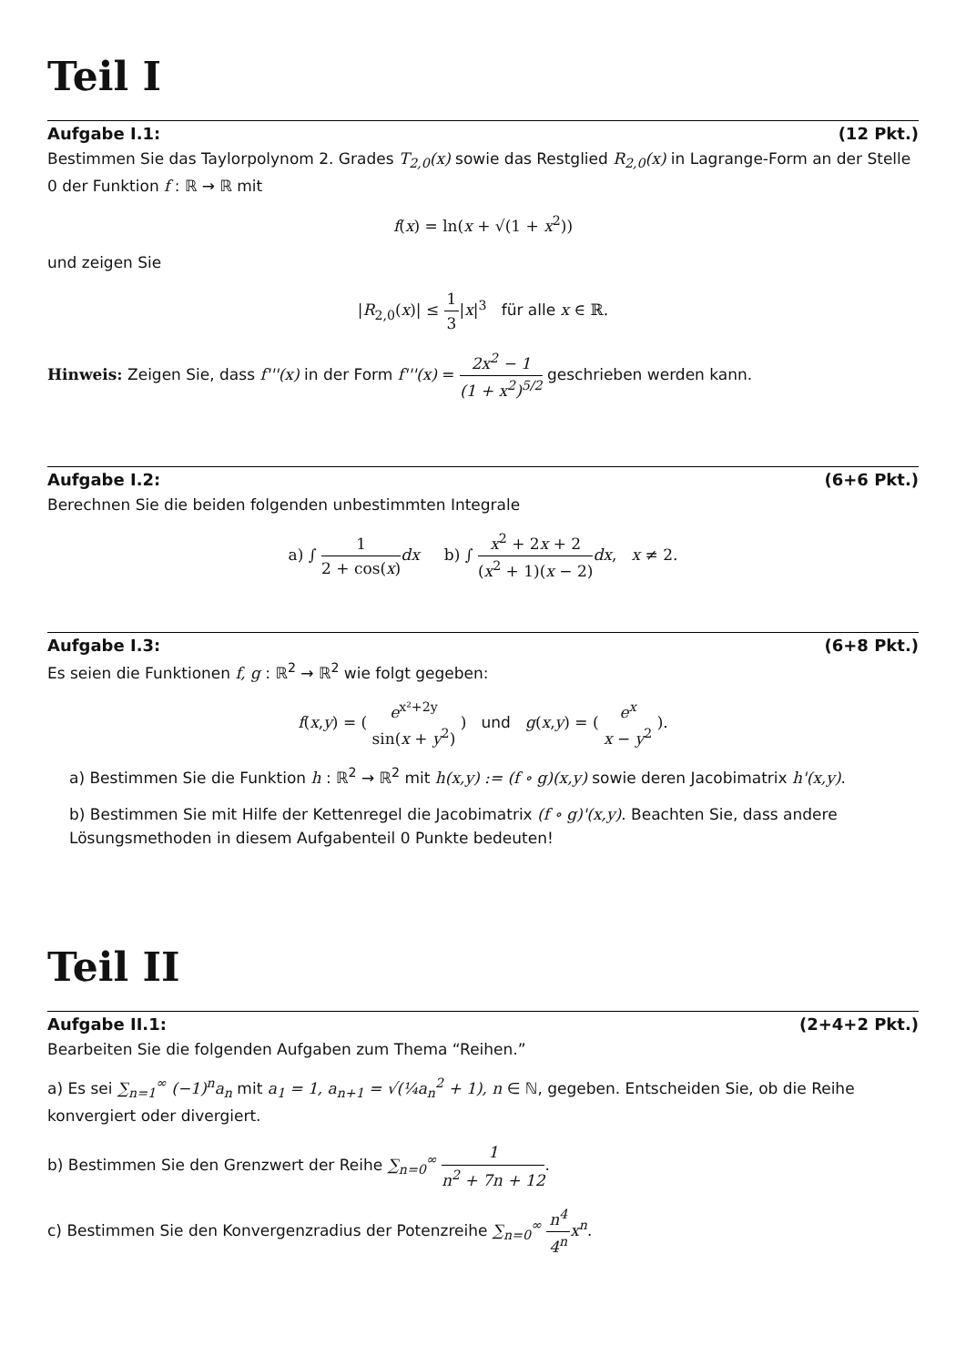Teil I
Aufgabe I.1: (12 Pkt.)
Bestimmen Sie das Taylorpolynom 2. Grades T<sub>2,0</sub>(x) sowie das Restglied R<sub>2,0</sub>(x) in Lagrange-Form an der Stelle 0 der Funktion f : ℝ → ℝ mit
f(x) = ln(x + √(1 + x<sup>2</sup>))
und zeigen Sie
|R<sub>2,0</sub>(x)| ≤ 1 3|x|<sup>3</sup> für alle x ∈ ℝ.
Hinweis: Zeigen Sie, dass f'''(x) in der Form f'''(x) = 2x<sup>2</sup> − 1 (1 + x<sup>2</sup>)<sup>5/2</sup> geschrieben werden kann.
Aufgabe I.2: (6+6 Pkt.)
Berechnen Sie die beiden folgenden unbestimmten Integrale
a) ∫ 1 2 + cos(x) dx b) ∫ x<sup>2</sup> + 2x + 2 (x<sup>2</sup> + 1)(x − 2) dx, x ≠ 2.
Aufgabe I.3: (6+8 Pkt.)
Es seien die Funktionen f, g : ℝ<sup>2</sup> → ℝ<sup>2</sup> wie folgt gegeben:
f(x,y) = ( e<sup>x²+2y</sup> sin(x + y<sup>2</sup>) ) und g(x,y) = ( e<sup>x</sup> x − y<sup>2</sup> ).
a) Bestimmen Sie die Funktion h : ℝ<sup>2</sup> → ℝ<sup>2</sup> mit h(x,y) := (f ∘ g)(x,y) sowie deren Jacobimatrix h'(x,y).
b) Bestimmen Sie mit Hilfe der Kettenregel die Jacobimatrix (f ∘ g)'(x,y). Beachten Sie, dass andere Lösungsmethoden in diesem Aufgabenteil 0 Punkte bedeuten!
Teil II
Aufgabe II.1: (2+4+2 Pkt.)
Bearbeiten Sie die folgenden Aufgaben zum Thema “Reihen.”
a) Es sei ∑<sub>n=1</sub><sup>∞</sup> (−1)<sup>n</sup>a<sub>n</sub> mit a<sub>1</sub> = 1, a<sub>n+1</sub> = √(¼a<sub>n</sub><sup>2</sup> + 1), n ∈ ℕ, gegeben. Entscheiden Sie, ob die Reihe konvergiert oder divergiert.
b) Bestimmen Sie den Grenzwert der Reihe ∑<sub>n=0</sub><sup>∞</sup> 1 n<sup>2</sup> + 7n + 12.
c) Bestimmen Sie den Konvergenzradius der Potenzreihe ∑<sub>n=0</sub><sup>∞</sup> n<sup>4</sup> 4<sup>n</sup> x<sup>n</sup>.